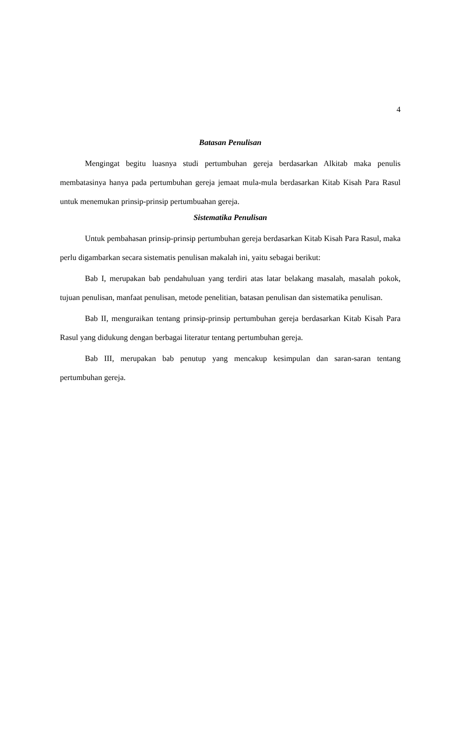4
Batasan Penulisan
Mengingat begitu luasnya studi pertumbuhan gereja berdasarkan Alkitab maka penulis membatasinya hanya pada pertumbuhan gereja jemaat mula-mula berdasarkan Kitab Kisah Para Rasul untuk menemukan prinsip-prinsip pertumbuahan gereja.
Sistematika Penulisan
Untuk pembahasan prinsip-prinsip pertumbuhan gereja berdasarkan Kitab Kisah Para Rasul, maka perlu digambarkan secara sistematis penulisan makalah ini, yaitu sebagai berikut:
Bab I, merupakan bab pendahuluan yang terdiri atas latar belakang masalah, masalah pokok, tujuan penulisan, manfaat penulisan, metode penelitian, batasan penulisan dan sistematika penulisan.
Bab II, menguraikan tentang prinsip-prinsip pertumbuhan gereja berdasarkan Kitab Kisah Para Rasul yang didukung dengan berbagai literatur tentang pertumbuhan gereja.
Bab III, merupakan bab penutup yang mencakup kesimpulan dan saran-saran tentang pertumbuhan gereja.